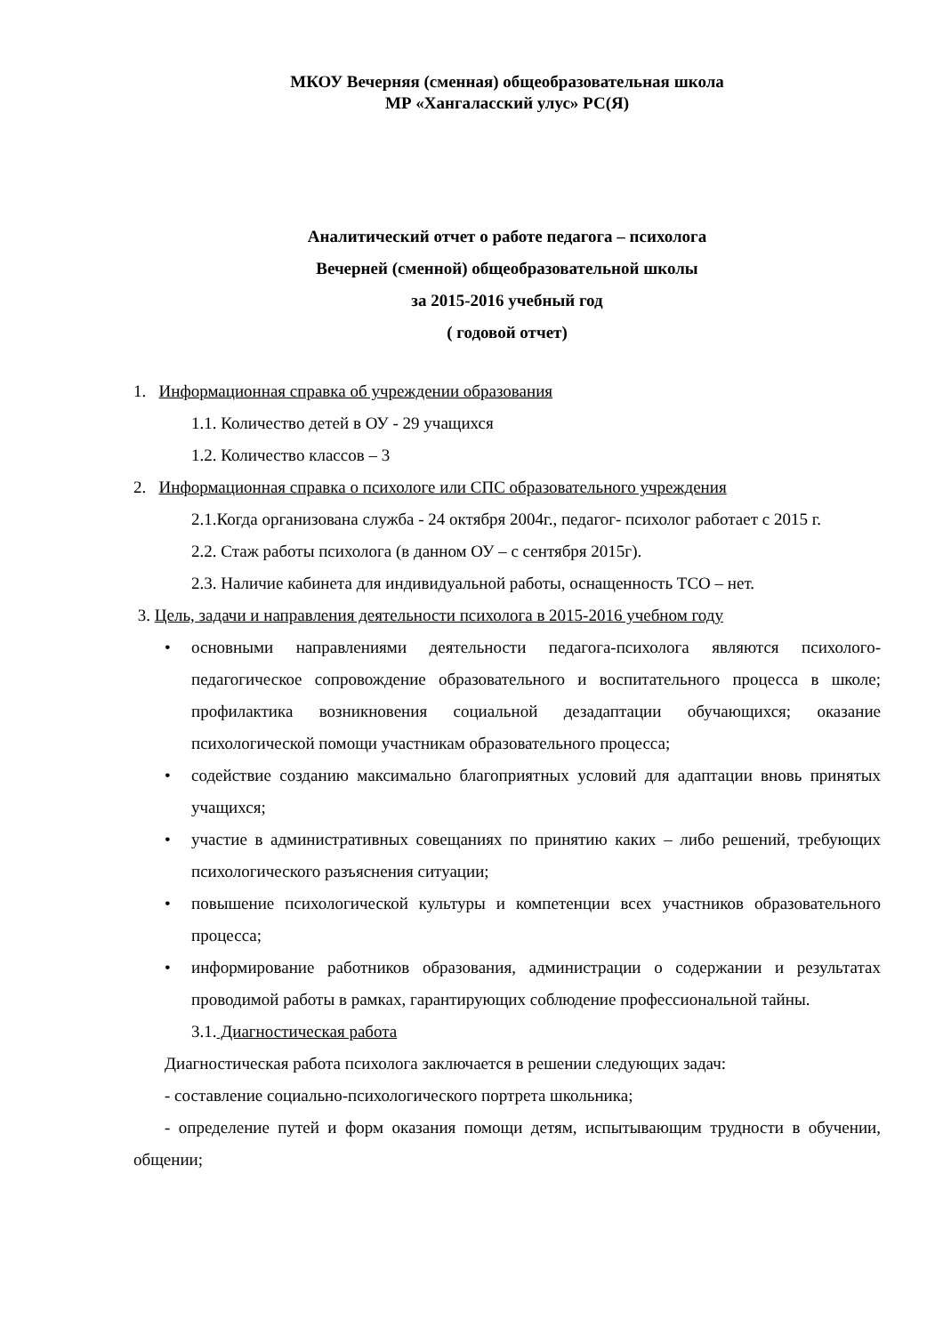МКОУ Вечерняя (сменная) общеобразовательная школа
МР «Хангаласский улус» РС(Я)
Аналитический отчет о работе педагога – психолога
Вечерней (сменной) общеобразовательной школы
за 2015-2016 учебный год
( годовой отчет)
1. Информационная справка об учреждении образования
1.1. Количество детей в ОУ - 29 учащихся
1.2. Количество классов – 3
2. Информационная справка о психологе или СПС образовательного учреждения
2.1.Когда организована служба - 24 октября 2004г., педагог- психолог работает с 2015 г.
2.2. Стаж работы психолога (в данном ОУ – с сентября 2015г).
2.3. Наличие кабинета для индивидуальной работы, оснащенность ТСО – нет.
3. Цель, задачи и направления деятельности психолога в 2015-2016 учебном году
• основными направлениями деятельности педагога-психолога являются психолого-педагогическое сопровождение образовательного и воспитательного процесса в школе; профилактика возникновения социальной дезадаптации обучающихся; оказание психологической помощи участникам образовательного процесса;
• содействие созданию максимально благоприятных условий для адаптации вновь принятых учащихся;
• участие в административных совещаниях по принятию каких – либо решений, требующих психологического разъяснения ситуации;
• повышение психологической культуры и компетенции всех участников образовательного процесса;
• информирование работников образования, администрации о содержании и результатах проводимой работы в рамках, гарантирующих соблюдение профессиональной тайны.
3.1. Диагностическая работа
Диагностическая работа психолога заключается в решении следующих задач:
- составление социально-психологического портрета школьника;
- определение путей и форм оказания помощи детям, испытывающим трудности в обучении, общении;